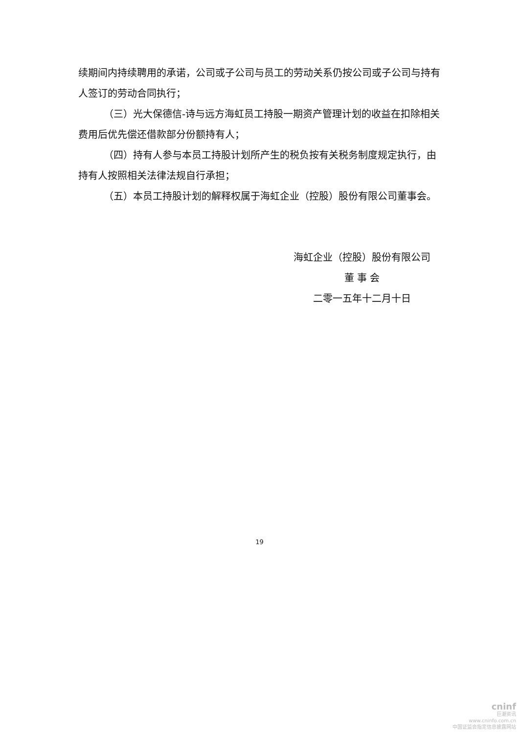续期间内持续聘用的承诺，公司或子公司与员工的劳动关系仍按公司或子公司与持有人签订的劳动合同执行；
（三）光大保德信-诗与远方海虹员工持股一期资产管理计划的收益在扣除相关费用后优先偿还借款部分份额持有人；
（四）持有人参与本员工持股计划所产生的税负按有关税务制度规定执行，由持有人按照相关法律法规自行承担；
（五）本员工持股计划的解释权属于海虹企业（控股）股份有限公司董事会。
海虹企业（控股）股份有限公司
董 事 会
二零一五年十二月十日
19
cninf
巨潮资讯
www.cninfo.com.cn
中国证监会指定信息披露网站